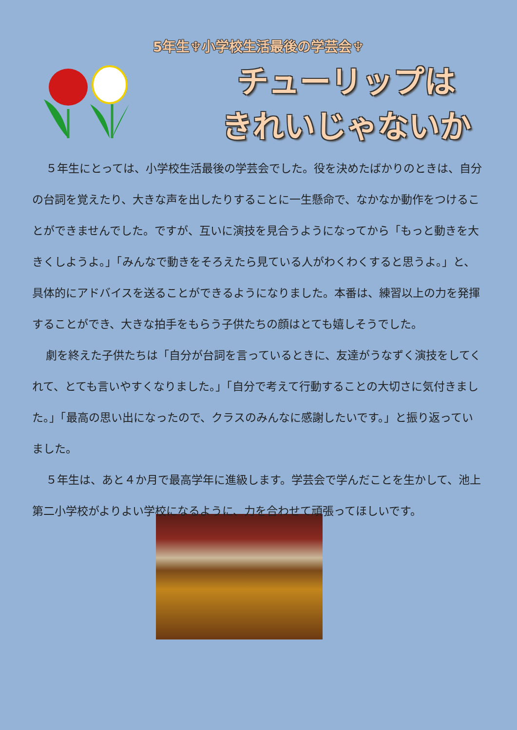5年生♆小学校生活最後の学芸会♆
チューリップは
きれいじゃないか
５年生にとっては、小学校生活最後の学芸会でした。役を決めたばかりのときは、自分の台詞を覚えたり、大きな声を出したりすることに一生懸命で、なかなか動作をつけることができませんでした。ですが、互いに演技を見合うようになってから「もっと動きを大きくしようよ。」「みんなで動きをそろえたら見ている人がわくわくすると思うよ。」と、具体的にアドバイスを送ることができるようになりました。本番は、練習以上の力を発揮することができ、大きな拍手をもらう子供たちの顔はとても嬉しそうでした。
劇を終えた子供たちは「自分が台詞を言っているときに、友達がうなずく演技をしてくれて、とても言いやすくなりました。」「自分で考えて行動することの大切さに気付きました。」「最高の思い出になったので、クラスのみんなに感謝したいです。」と振り返っていました。
５年生は、あと４か月で最高学年に進級します。学芸会で学んだことを生かして、池上第二小学校がよりよい学校になるように、力を合わせて頑張ってほしいです。